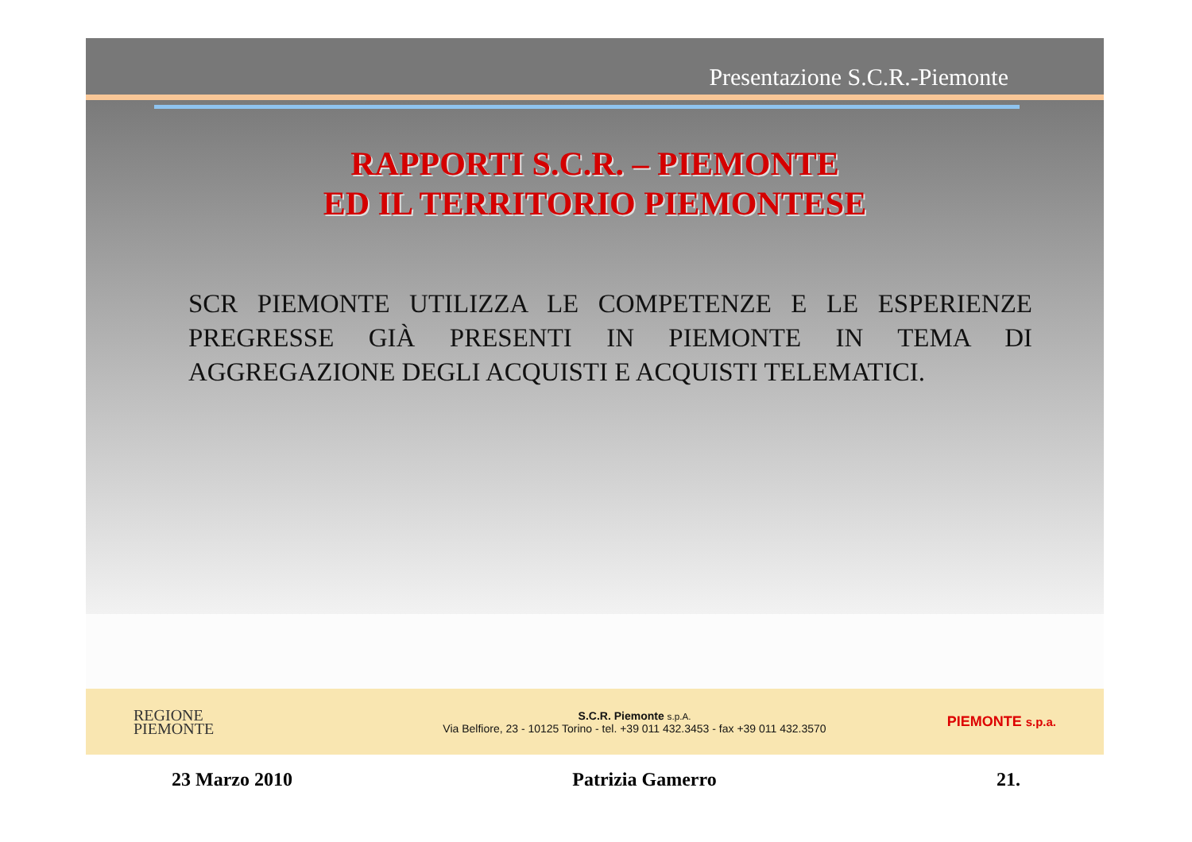Presentazione S.C.R.-Piemonte
RAPPORTI S.C.R. – PIEMONTE
ED IL TERRITORIO PIEMONTESE
SCR PIEMONTE UTILIZZA LE COMPETENZE E LE ESPERIENZE PREGRESSE GIÀ PRESENTI IN PIEMONTE IN TEMA DI AGGREGAZIONE DEGLI ACQUISTI E ACQUISTI TELEMATICI.
REGIONE
PIEMONTE
S.C.R. Piemonte s.p.A.
Via Belfiore, 23 - 10125 Torino - tel. +39 011 432.3453 - fax +39 011 432.3570
PIEMONTE s.p.a.
23 Marzo 2010 Patrizia Gamerro 21.